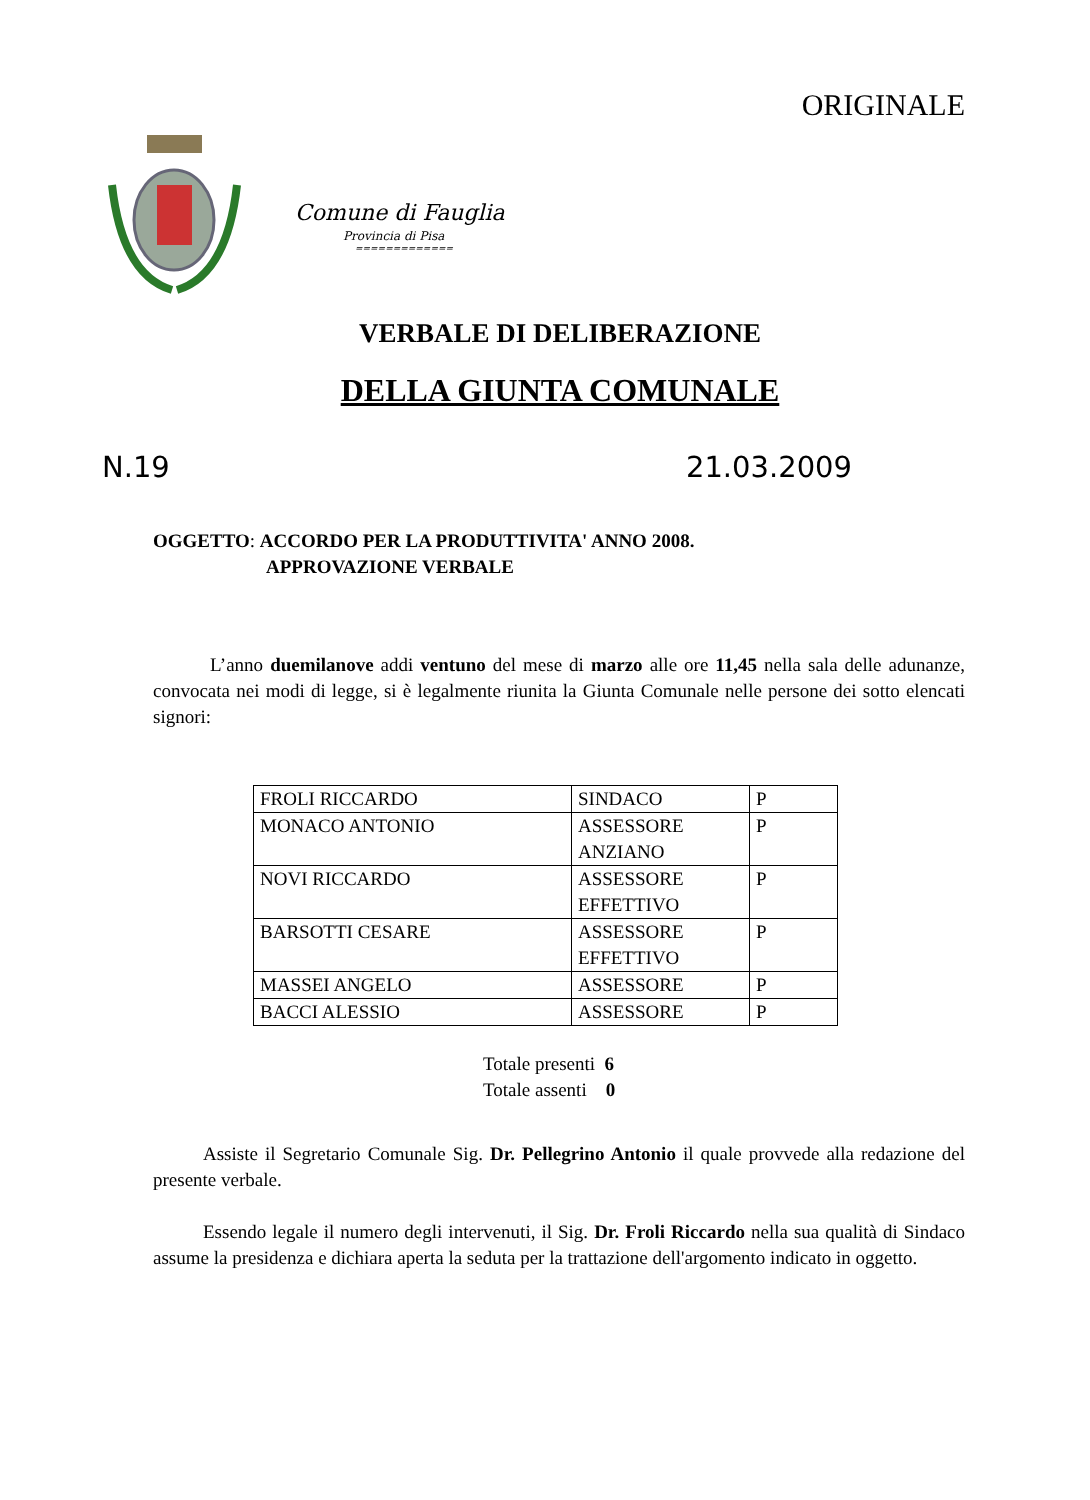ORIGINALE
Comune di Fauglia
Provincia di Pisa
=============
VERBALE DI DELIBERAZIONE
DELLA GIUNTA COMUNALE
N.19 21.03.2009
OGGETTO: ACCORDO PER LA PRODUTTIVITA' ANNO 2008.
APPROVAZIONE VERBALE
L’anno duemilanove addi ventuno del mese di marzo alle ore 11,45 nella sala delle adunanze, convocata nei modi di legge, si è legalmente riunita la Giunta Comunale nelle persone dei sotto elencati signori:
| FROLI RICCARDO | SINDACO | P |
| MONACO ANTONIO | ASSESSORE ANZIANO | P |
| NOVI RICCARDO | ASSESSORE EFFETTIVO | P |
| BARSOTTI CESARE | ASSESSORE EFFETTIVO | P |
| MASSEI ANGELO | ASSESSORE | P |
| BACCI ALESSIO | ASSESSORE | P |
Totale presenti 6
Totale assenti 0
Assiste il Segretario Comunale Sig. Dr. Pellegrino Antonio il quale provvede alla redazione del presente verbale.
Essendo legale il numero degli intervenuti, il Sig. Dr. Froli Riccardo nella sua qualità di Sindaco assume la presidenza e dichiara aperta la seduta per la trattazione dell'argomento indicato in oggetto.